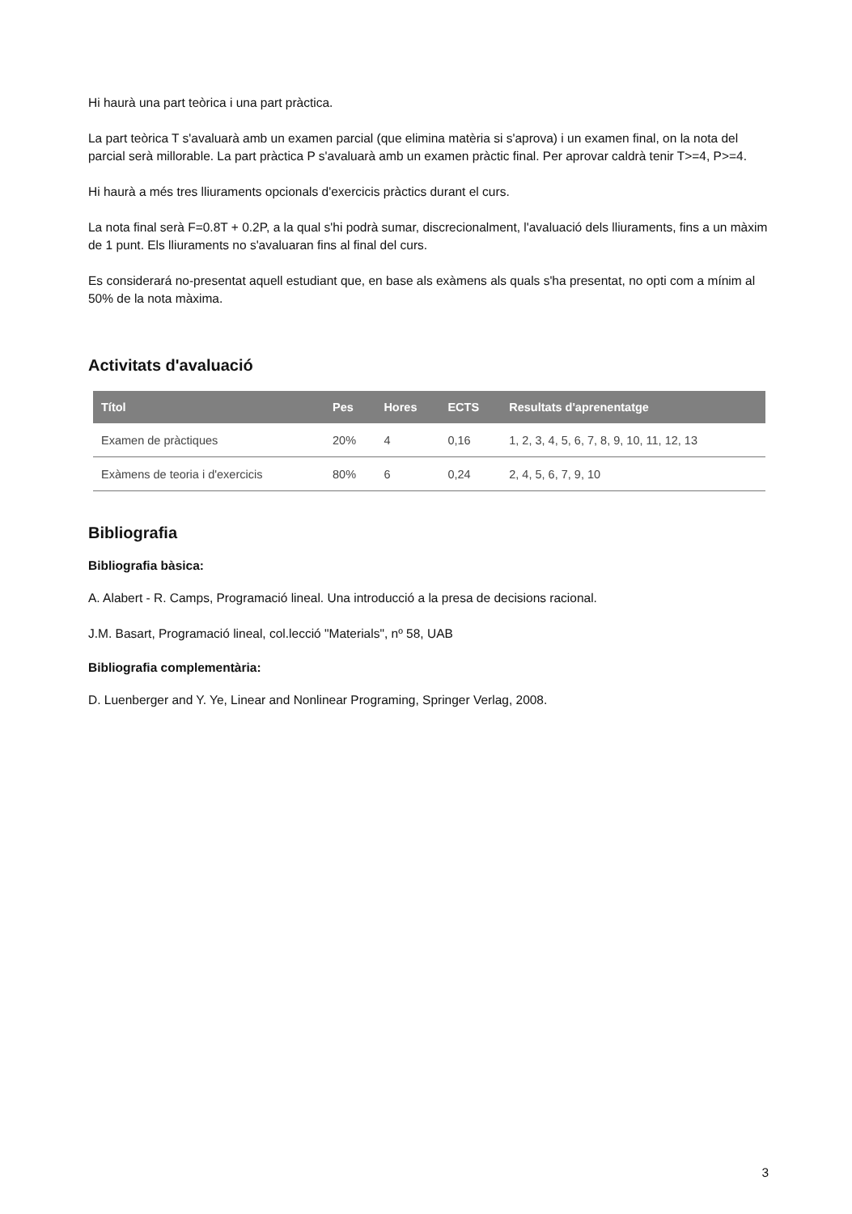Hi haurà una part teòrica i una part pràctica.
La part teòrica T s'avaluarà amb un examen parcial (que elimina matèria si s'aprova) i un examen final, on la nota del parcial serà millorable. La part pràctica P s'avaluarà amb un examen pràctic final. Per aprovar caldrà tenir T>=4, P>=4.
Hi haurà a més tres lliuraments opcionals d'exercicis pràctics durant el curs.
La nota final serà F=0.8T + 0.2P, a la qual s'hi podrà sumar, discrecionalment, l'avaluació dels lliuraments, fins a un màxim de 1 punt. Els lliuraments no s'avaluaran fins al final del curs.
Es considerará no-presentat aquell estudiant que, en base als exàmens als quals s'ha presentat, no opti com a mínim al 50% de la nota màxima.
Activitats d'avaluació
| Títol | Pes | Hores | ECTS | Resultats d'aprenentatge |
| --- | --- | --- | --- | --- |
| Examen de pràctiques | 20% | 4 | 0,16 | 1, 2, 3, 4, 5, 6, 7, 8, 9, 10, 11, 12, 13 |
| Exàmens de teoria i d'exercicis | 80% | 6 | 0,24 | 2, 4, 5, 6, 7, 9, 10 |
Bibliografia
Bibliografia bàsica:
A. Alabert - R. Camps, Programació lineal. Una introducció a la presa de decisions racional.
J.M. Basart, Programació lineal, col.lecció "Materials", nº 58, UAB
Bibliografia complementària:
D. Luenberger and Y. Ye, Linear and Nonlinear Programing, Springer Verlag, 2008.
3